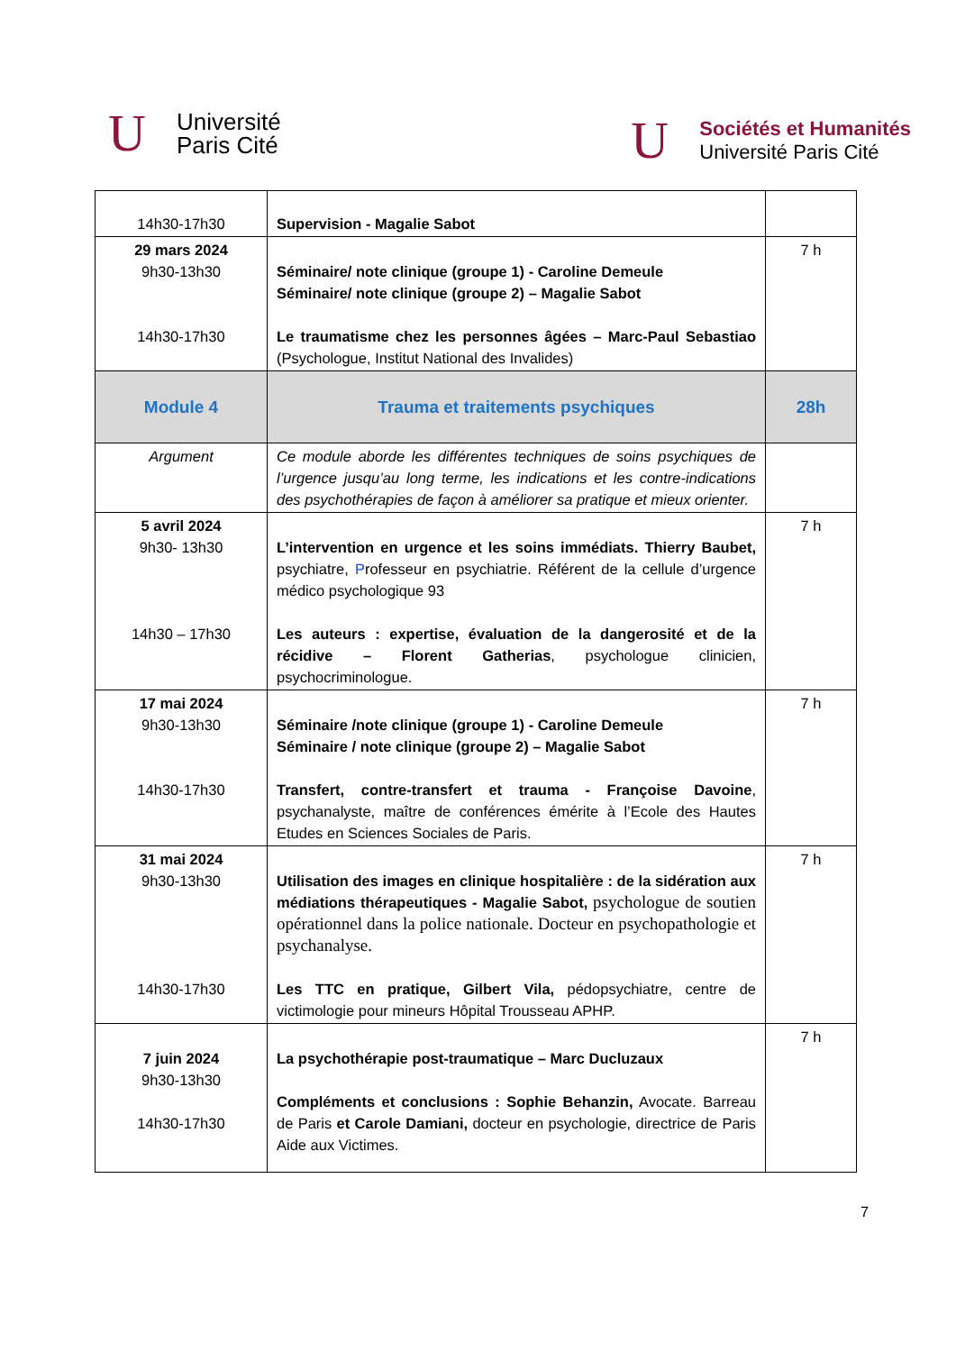U
Université
Paris Cité
U
Sociétés et Humanités
Université Paris Cité
| 14h30-17h30 | Supervision - Magalie Sabot | |
| 29 mars 2024 9h30-13h30 14h30-17h30 | Séminaire/ note clinique (groupe 1) - Caroline Demeule Séminaire/ note clinique (groupe 2) – Magalie Sabot Le traumatisme chez les personnes âgées – Marc-Paul Sebastiao (Psychologue, Institut National des Invalides) | 7 h |
| Module 4 | Trauma et traitements psychiques | 28h |
| Argument | Ce module aborde les différentes techniques de soins psychiques de l’urgence jusqu’au long terme, les indications et les contre-indications des psychothérapies de façon à améliorer sa pratique et mieux orienter. | |
| 5 avril 2024 9h30- 13h30 14h30 – 17h30 | L’intervention en urgence et les soins immédiats. Thierry Baubet, psychiatre, P rofesseur en psychiatrie. Référent de la cellule d’urgence médico psychologique 93 Les auteurs : expertise, évaluation de la dangerosité et de la récidive – Florent Gatherias , psychologue clinicien, psychocriminologue. | 7 h |
| 17 mai 2024 9h30-13h30 14h30-17h30 | Séminaire /note clinique (groupe 1) - Caroline Demeule Séminaire / note clinique (groupe 2) – Magalie Sabot Transfert, contre-transfert et trauma - Françoise Davoine , psychanalyste, maître de conférences émérite à l’Ecole des Hautes Etudes en Sciences Sociales de Paris. | 7 h |
| 31 mai 2024 9h30-13h30 14h30-17h30 | Utilisation des images en clinique hospitalière : de la sidération aux médiations thérapeutiques - Magalie Sabot, psychologue de soutien opérationnel dans la police nationale. Docteur en psychopathologie et psychanalyse. Les TTC en pratique, Gilbert Vila, pédopsychiatre, centre de victimologie pour mineurs Hôpital Trousseau APHP. | 7 h |
| 7 juin 2024 9h30-13h30 14h30-17h30 | La psychothérapie post-traumatique – Marc Ducluzaux Compléments et conclusions : Sophie Behanzin, Avocate. Barreau de Paris et Carole Damiani, docteur en psychologie, directrice de Paris Aide aux Victimes. | 7 h |
7